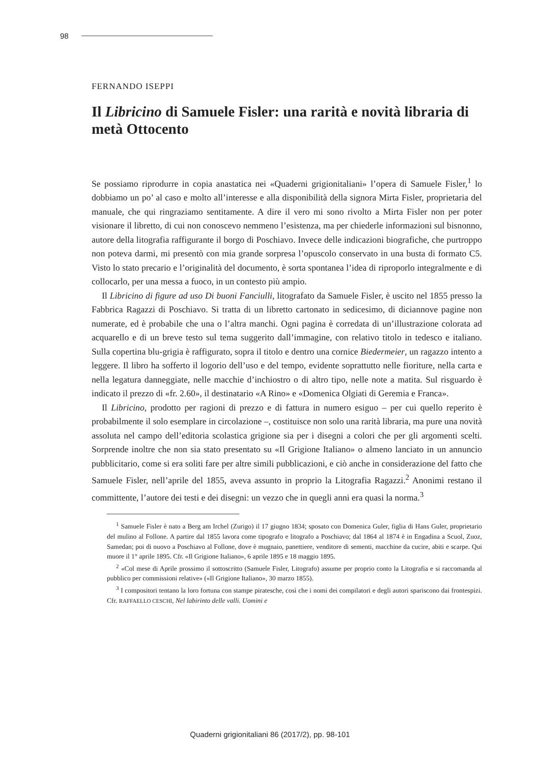98
FERNANDO ISEPPI
Il Libricino di Samuele Fisler: una rarità e novità libraria di metà Ottocento
Se possiamo riprodurre in copia anastatica nei «Quaderni grigionitaliani» l’opera di Samuele Fisler,<sup>1</sup> lo dobbiamo un po’ al caso e molto all’interesse e alla disponibilità della signora Mirta Fisler, proprietaria del manuale, che qui ringraziamo sentitamente. A dire il vero mi sono rivolto a Mirta Fisler non per poter visionare il libretto, di cui non conoscevo nemmeno l’esistenza, ma per chiederle informazioni sul bisnonno, autore della litografia raffigurante il borgo di Poschiavo. Invece delle indicazioni biografiche, che purtroppo non poteva darmi, mi presentò con mia grande sorpresa l’opuscolo conservato in una busta di formato C5. Visto lo stato precario e l’originalità del documento, è sorta spontanea l’idea di riproporlo integralmente e di collocarlo, per una messa a fuoco, in un contesto più ampio.
Il Libricino di figure ad uso Di buoni Fanciulli, litografato da Samuele Fisler, è uscito nel 1855 presso la Fabbrica Ragazzi di Poschiavo. Si tratta di un libretto cartonato in sedicesimo, di diciannove pagine non numerate, ed è probabile che una o l’altra manchi. Ogni pagina è corredata di un’illustrazione colorata ad acquarello e di un breve testo sul tema suggerito dall’immagine, con relativo titolo in tedesco e italiano. Sulla copertina blu-grigia è raffigurato, sopra il titolo e dentro una cornice Biedermeier, un ragazzo intento a leggere. Il libro ha sofferto il logorio dell’uso e del tempo, evidente soprattutto nelle fioriture, nella carta e nella legatura danneggiate, nelle macchie d’inchiostro o di altro tipo, nelle note a matita. Sul risguardo è indicato il prezzo di «fr. 2.60», il destinatario «A Rino» e «Domenica Olgiati di Geremia e Franca».
Il Libricino, prodotto per ragioni di prezzo e di fattura in numero esiguo – per cui quello reperito è probabilmente il solo esemplare in circolazione –, costituisce non solo una rarità libraria, ma pure una novità assoluta nel campo dell’editoria scolastica grigione sia per i disegni a colori che per gli argomenti scelti. Sorprende inoltre che non sia stato presentato su «Il Grigione Italiano» o almeno lanciato in un annuncio pubblicitario, come si era soliti fare per altre simili pubblicazioni, e ciò anche in considerazione del fatto che Samuele Fisler, nell’aprile del 1855, aveva assunto in proprio la Litografia Ragazzi.<sup>2</sup> Anonimi restano il committente, l’autore dei testi e dei disegni: un vezzo che in quegli anni era quasi la norma.<sup>3</sup>
<sup>1</sup> Samuele Fisler è nato a Berg am Irchel (Zurigo) il 17 giugno 1834; sposato con Domenica Guler, figlia di Hans Guler, proprietario del mulino al Follone. A partire dal 1855 lavora come tipografo e litografo a Poschiavo; dal 1864 al 1874 è in Engadina a Scuol, Zuoz, Samedan; poi di nuovo a Poschiavo al Follone, dove è mugnaio, panettiere, venditore di sementi, macchine da cucire, abiti e scarpe. Qui muore il 1° aprile 1895. Cfr. «Il Grigione Italiano», 6 aprile 1895 e 18 maggio 1895.
<sup>2</sup> «Col mese di Aprile prossimo il sottoscritto (Samuele Fisler, Litografo) assume per proprio conto la Litografia e si raccomanda al pubblico per commissioni relative» («Il Grigione Italiano», 30 marzo 1855).
<sup>3</sup> I compositori tentano la loro fortuna con stampe piratesche, così che i nomi dei compilatori e degli autori spariscono dai frontespizi. Cfr. RAFFAELLO CESCHI, Nel labirinto delle valli. Uomini e
Quaderni grigionitaliani 86 (2017/2), pp. 98-101